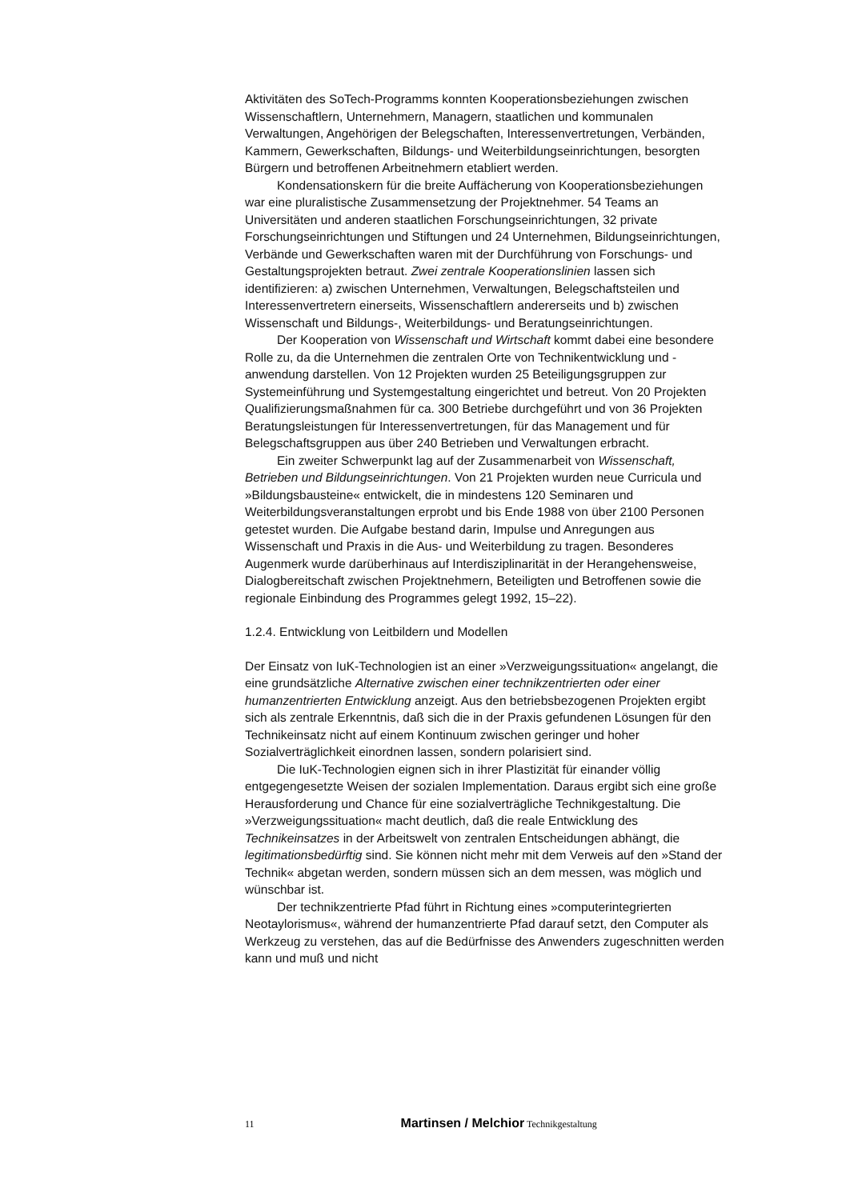Aktivitäten des SoTech-Programms konnten Kooperationsbeziehungen zwischen Wissenschaftlern, Unternehmern, Managern, staatlichen und kommunalen Verwaltungen, Angehörigen der Belegschaften, Interessenvertretungen, Verbänden, Kammern, Gewerkschaften, Bildungs- und Weiterbildungseinrichtungen, besorgten Bürgern und betroffenen Arbeitnehmern etabliert werden.
Kondensationskern für die breite Auffächerung von Kooperationsbeziehungen war eine pluralistische Zusammensetzung der Projektnehmer. 54 Teams an Universitäten und anderen staatlichen Forschungseinrichtungen, 32 private Forschungseinrichtungen und Stiftungen und 24 Unternehmen, Bildungseinrichtungen, Verbände und Gewerkschaften waren mit der Durchführung von Forschungs- und Gestaltungsprojekten betraut. Zwei zentrale Kooperationslinien lassen sich identifizieren: a) zwischen Unternehmen, Verwaltungen, Belegschaftsteilen und Interessenvertretern einerseits, Wissenschaftlern andererseits und b) zwischen Wissenschaft und Bildungs-, Weiterbildungs- und Beratungseinrichtungen.
Der Kooperation von Wissenschaft und Wirtschaft kommt dabei eine besondere Rolle zu, da die Unternehmen die zentralen Orte von Technikentwicklung und -anwendung darstellen. Von 12 Projekten wurden 25 Beteiligungsgruppen zur Systemeinführung und Systemgestaltung eingerichtet und betreut. Von 20 Projekten Qualifizierungsmaßnahmen für ca. 300 Betriebe durchgeführt und von 36 Projekten Beratungsleistungen für Interessenvertretungen, für das Management und für Belegschaftsgruppen aus über 240 Betrieben und Verwaltungen erbracht.
Ein zweiter Schwerpunkt lag auf der Zusammenarbeit von Wissenschaft, Betrieben und Bildungseinrichtungen. Von 21 Projekten wurden neue Curricula und »Bildungsbausteine« entwickelt, die in mindestens 120 Seminaren und Weiterbildungsveranstaltungen erprobt und bis Ende 1988 von über 2100 Personen getestet wurden. Die Aufgabe bestand darin, Impulse und Anregungen aus Wissenschaft und Praxis in die Aus- und Weiterbildung zu tragen. Besonderes Augenmerk wurde darüberhinaus auf Interdisziplinarität in der Herangehensweise, Dialogbereitschaft zwischen Projektnehmern, Beteiligten und Betroffenen sowie die regionale Einbindung des Programmes gelegt 1992, 15–22).
1.2.4. Entwicklung von Leitbildern und Modellen
Der Einsatz von IuK-Technologien ist an einer »Verzweigungssituation« angelangt, die eine grundsätzliche Alternative zwischen einer technikzentrierten oder einer humanzentrierten Entwicklung anzeigt. Aus den betriebsbezogenen Projekten ergibt sich als zentrale Erkenntnis, daß sich die in der Praxis gefundenen Lösungen für den Technikeinsatz nicht auf einem Kontinuum zwischen geringer und hoher Sozialverträglichkeit einordnen lassen, sondern polarisiert sind.
Die IuK-Technologien eignen sich in ihrer Plastizität für einander völlig entgegengesetzte Weisen der sozialen Implementation. Daraus ergibt sich eine große Herausforderung und Chance für eine sozialverträgliche Technikgestaltung. Die »Verzweigungssituation« macht deutlich, daß die reale Entwicklung des Technikeinsatzes in der Arbeitswelt von zentralen Entscheidungen abhängt, die legitimationsbedürftig sind. Sie können nicht mehr mit dem Verweis auf den »Stand der Technik« abgetan werden, sondern müssen sich an dem messen, was möglich und wünschbar ist.
Der technikzentrierte Pfad führt in Richtung eines »computerintegrierten Neotaylorismus«, während der humanzentrierte Pfad darauf setzt, den Computer als Werkzeug zu verstehen, das auf die Bedürfnisse des Anwenders zugeschnitten werden kann und muß und nicht
11 Martinsen / Melchior Technikgestaltung